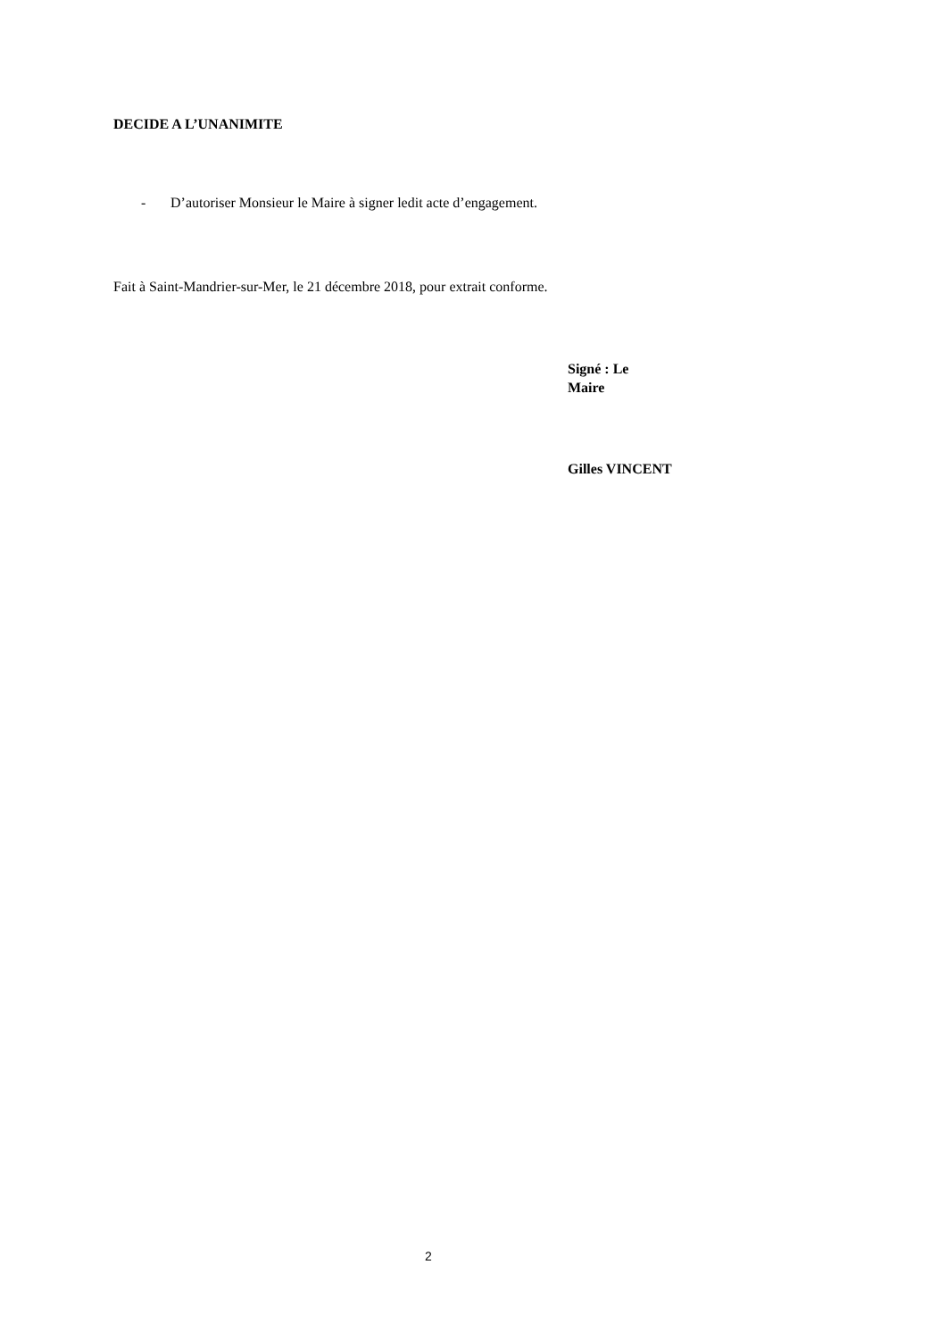DECIDE A L’UNANIMITE
- D’autoriser Monsieur le Maire à signer ledit acte d’engagement.
Fait à Saint-Mandrier-sur-Mer, le 21 décembre 2018, pour extrait conforme.
Signé : Le
Maire
Gilles VINCENT
2